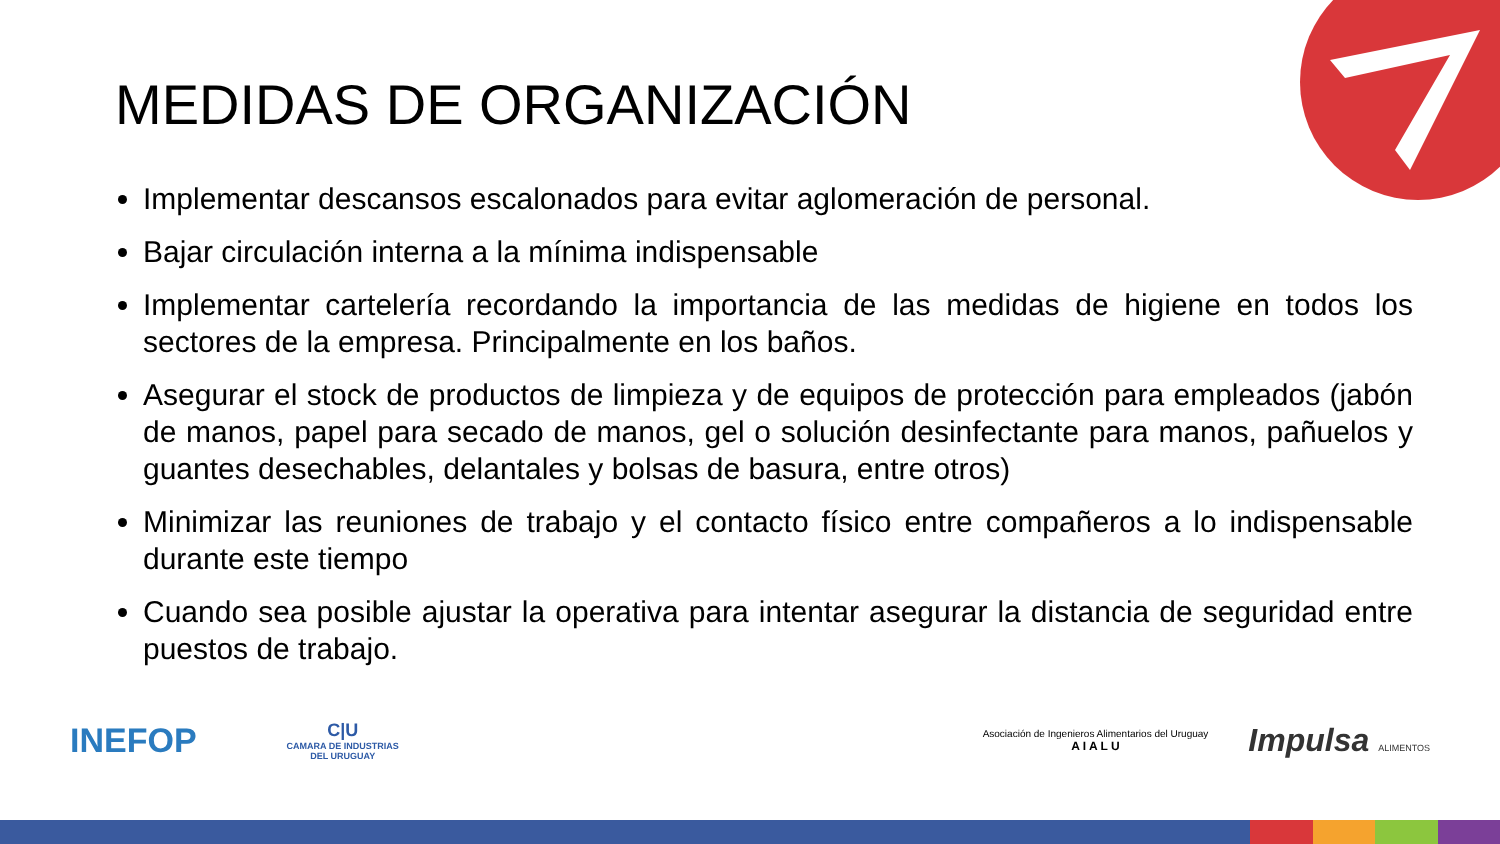MEDIDAS DE ORGANIZACIÓN
Implementar descansos escalonados para evitar aglomeración de personal.
Bajar circulación interna a la mínima indispensable
Implementar cartelería recordando la importancia de las medidas de higiene en todos los sectores de la empresa. Principalmente en los baños.
Asegurar el stock de productos de limpieza y de equipos de protección para empleados (jabón de manos, papel para secado de manos, gel o solución desinfectante para manos, pañuelos y guantes desechables, delantales y bolsas de basura, entre otros)
Minimizar las reuniones de trabajo y el contacto físico entre compañeros a lo indispensable durante este tiempo
Cuando sea posible ajustar la operativa para intentar asegurar la distancia de seguridad entre puestos de trabajo.
INEFOP
C|U
CAMARA DE INDUSTRIAS
DEL URUGUAY
Asociación de Ingenieros Alimentarios del Uruguay
A I A L U
Impulsa ALIMENTOS